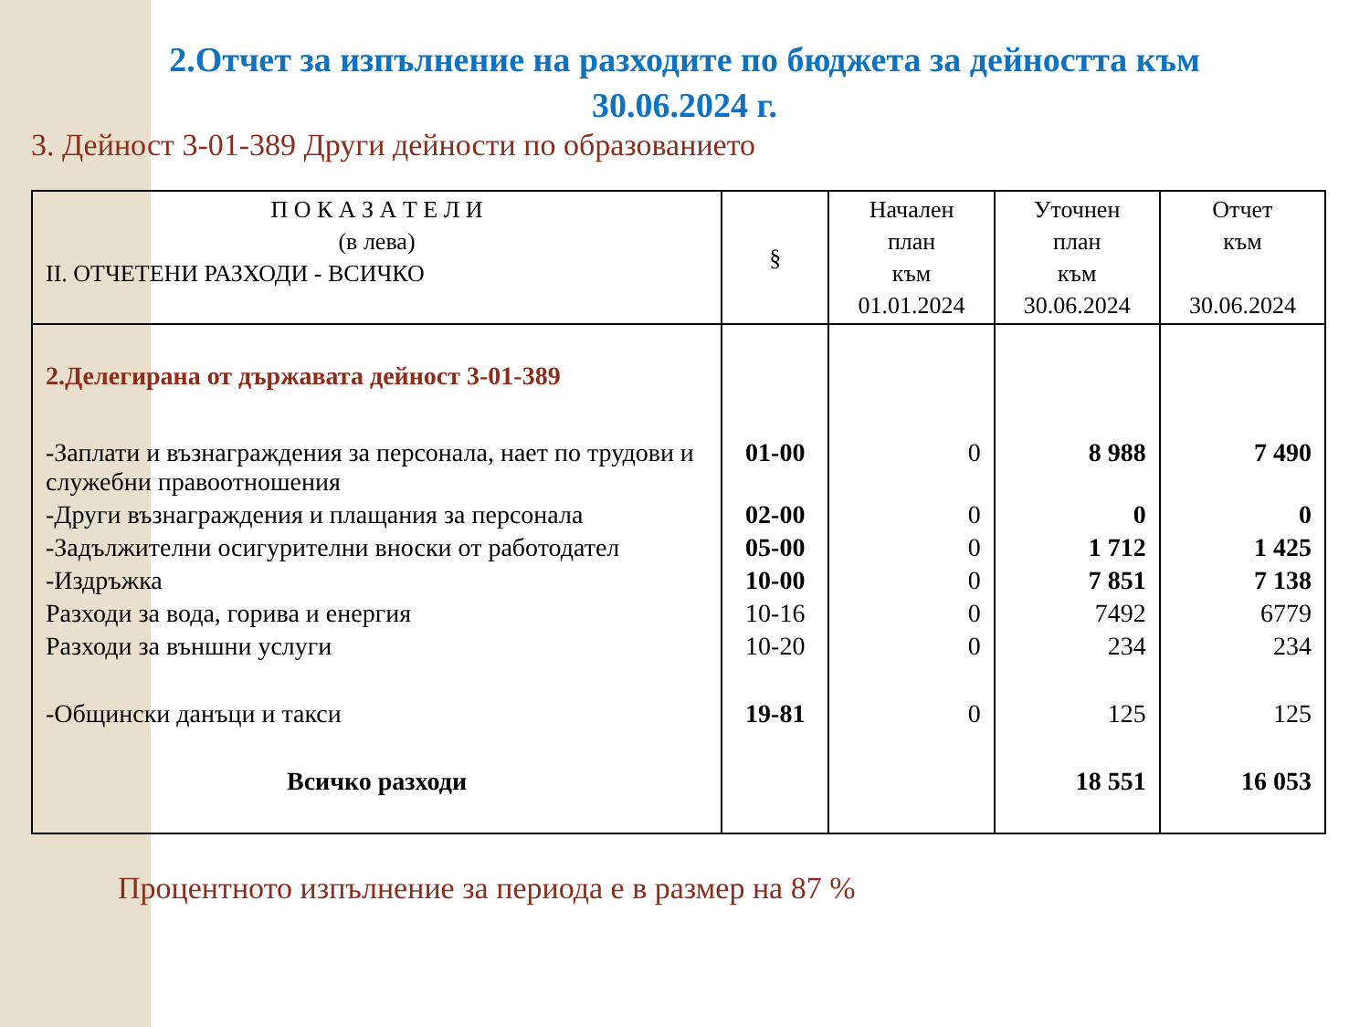2.Отчет за изпълнение на разходите по бюджета за дейността към
30.06.2024 г.
3. Дейност 3-01-389 Други дейности по образованието
| П О К А З А Т Е Л И (в лева) II. ОТЧЕТЕНИ РАЗХОДИ - ВСИЧКО | § | Начален план към 01.01.2024 | Уточнен план към 30.06.2024 | Отчет към 30.06.2024 |
| --- | --- | --- | --- | --- |
| 2.Делегирана от държавата дейност 3-01-389 | | | | |
| -Заплати и възнаграждения за персонала, нает по трудови и служебни правоотношения | 01-00 | 0 | 8 988 | 7 490 |
| -Други възнаграждения и плащания за персонала | 02-00 | 0 | 0 | 0 |
| -Задължителни осигурителни вноски от работодател | 05-00 | 0 | 1 712 | 1 425 |
| -Издръжка | 10-00 | 0 | 7 851 | 7 138 |
| Разходи за вода, горива и енергия | 10-16 | 0 | 7492 | 6779 |
| Разходи за външни услуги | 10-20 | 0 | 234 | 234 |
| -Общински данъци и такси | 19-81 | 0 | 125 | 125 |
| Всичко разходи | | | 18 551 | 16 053 |
Процентното изпълнение за периода е в размер на 87 %